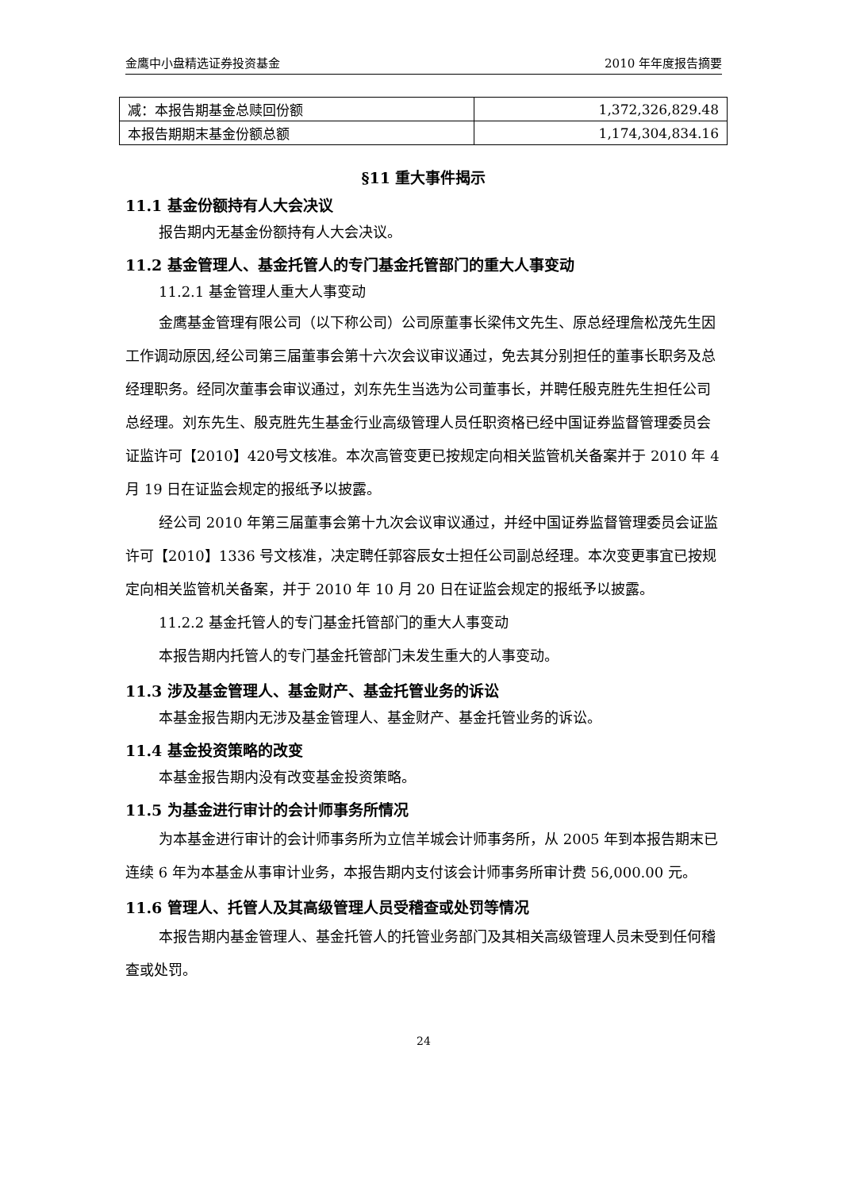金鹰中小盘精选证券投资基金 2010 年年度报告摘要
| 减：本报告期基金总赎回份额 | 1,372,326,829.48 |
| 本报告期期末基金份额总额 | 1,174,304,834.16 |
§11 重大事件揭示
11.1 基金份额持有人大会决议
报告期内无基金份额持有人大会决议。
11.2 基金管理人、基金托管人的专门基金托管部门的重大人事变动
11.2.1 基金管理人重大人事变动
金鹰基金管理有限公司（以下称公司）公司原董事长梁伟文先生、原总经理詹松茂先生因工作调动原因,经公司第三届董事会第十六次会议审议通过，免去其分别担任的董事长职务及总经理职务。经同次董事会审议通过，刘东先生当选为公司董事长，并聘任殷克胜先生担任公司总经理。刘东先生、殷克胜先生基金行业高级管理人员任职资格已经中国证券监督管理委员会证监许可【2010】420号文核准。本次高管变更已按规定向相关监管机关备案并于 2010 年 4 月 19 日在证监会规定的报纸予以披露。
经公司 2010 年第三届董事会第十九次会议审议通过，并经中国证券监督管理委员会证监许可【2010】1336 号文核准，决定聘任郭容辰女士担任公司副总经理。本次变更事宜已按规定向相关监管机关备案，并于 2010 年 10 月 20 日在证监会规定的报纸予以披露。
11.2.2 基金托管人的专门基金托管部门的重大人事变动
本报告期内托管人的专门基金托管部门未发生重大的人事变动。
11.3 涉及基金管理人、基金财产、基金托管业务的诉讼
本基金报告期内无涉及基金管理人、基金财产、基金托管业务的诉讼。
11.4 基金投资策略的改变
本基金报告期内没有改变基金投资策略。
11.5 为基金进行审计的会计师事务所情况
为本基金进行审计的会计师事务所为立信羊城会计师事务所，从 2005 年到本报告期末已连续 6 年为本基金从事审计业务，本报告期内支付该会计师事务所审计费 56,000.00 元。
11.6 管理人、托管人及其高级管理人员受稽查或处罚等情况
本报告期内基金管理人、基金托管人的托管业务部门及其相关高级管理人员未受到任何稽查或处罚。
24